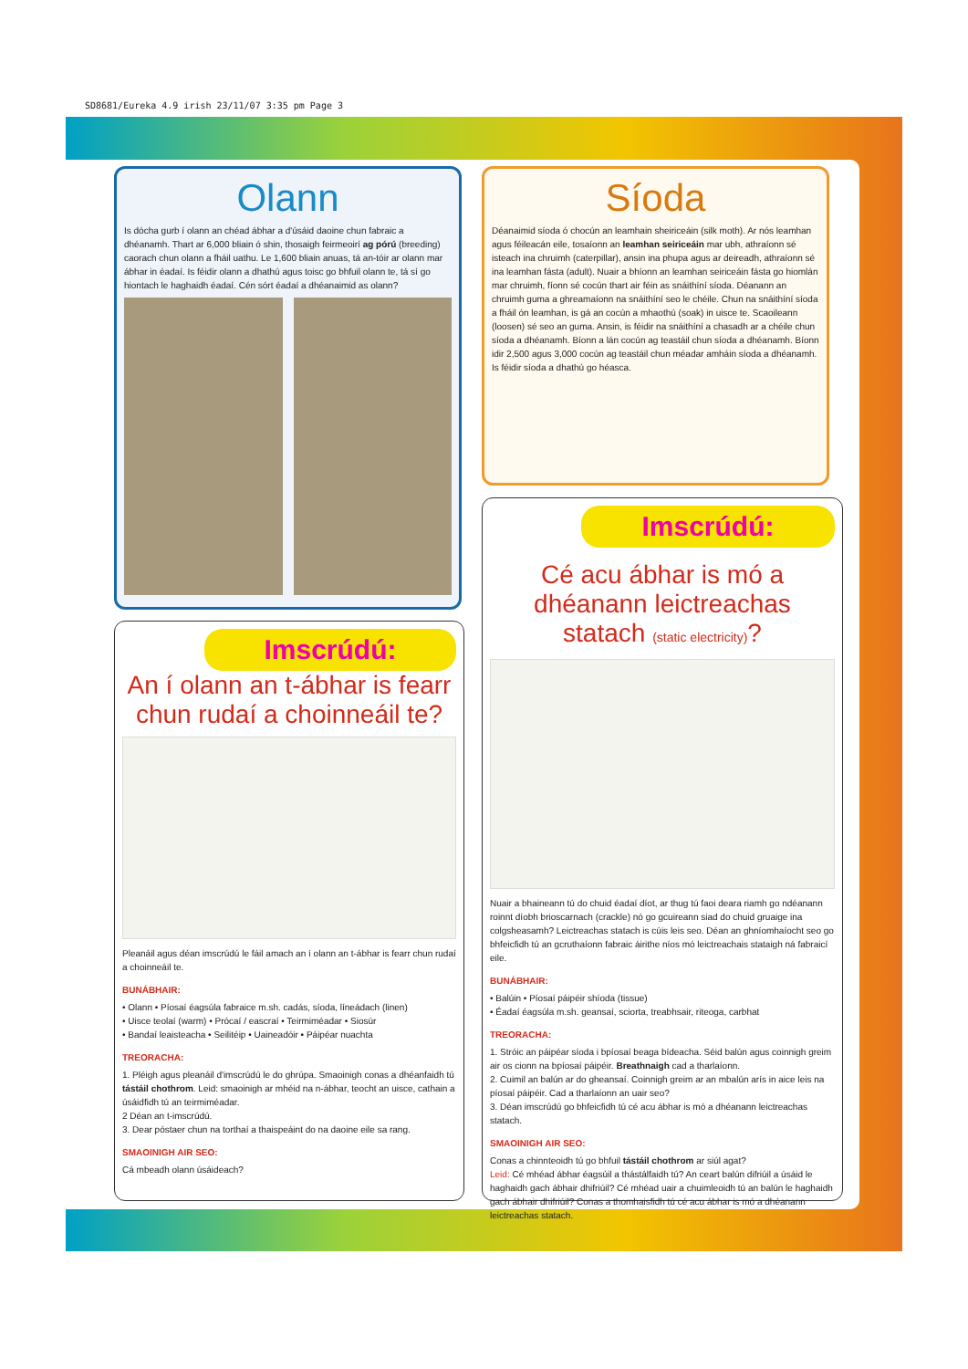SD8681/Eureka 4.9 irish 23/11/07 3:35 pm Page 3
Olann
Is dócha gurb í olann an chéad ábhar a d'úsáid daoine chun fabraic a dhéanamh. Thart ar 6,000 bliain ó shin, thosaigh feirmeoirí ag pórú (breeding) caorach chun olann a fháil uathu. Le 1,600 bliain anuas, tá an-tóir ar olann mar ábhar in éadaí. Is féidir olann a dhathú agus toisc go bhfuil olann te, tá sí go hiontach le haghaidh éadaí. Cén sórt éadaí a dhéanaimid as olann?
Síoda
Déanaimid síoda ó chocún an leamhain sheiriceáin (silk moth). Ar nós leamhan agus féileacán eile, tosaíonn an leamhan seiriceáin mar ubh, athraíonn sé isteach ina chruimh (caterpillar), ansin ina phupa agus ar deireadh, athraíonn sé ina leamhan fásta (adult). Nuair a bhíonn an leamhan seiriceáin fásta go hiomlán mar chruimh, fíonn sé cocún thart air féin as snáithíní síoda. Déanann an chruimh guma a ghreamaíonn na snáithíní seo le chéile. Chun na snáithíní síoda a fháil ón leamhan, is gá an cocún a mhaothú (soak) in uisce te. Scaoileann (loosen) sé seo an guma. Ansin, is féidir na snáithíní a chasadh ar a chéile chun síoda a dhéanamh. Bíonn a lán cocún ag teastáil chun síoda a dhéanamh. Bíonn idir 2,500 agus 3,000 cocún ag teastáil chun méadar amháin síoda a dhéanamh. Is féidir síoda a dhathú go héasca.
Imscrúdú:
An í olann an t-ábhar is fearr chun rudaí a choinneáil te?
Pleanáil agus déan imscrúdú le fáil amach an í olann an t-ábhar is fearr chun rudaí a choinneáil te.
BUNÁBHAIR:
• Olann • Píosaí éagsúla fabraice m.sh. cadás, síoda, líneádach (linen)
• Uisce teolaí (warm) • Prócaí / eascraí • Teirmiméadar • Siosúr
• Bandaí leaisteacha • Seilitéip • Uaineadóir • Páipéar nuachta
TREORACHA:
1. Pléigh agus pleanáil d'imscrúdú le do ghrúpa. Smaoinigh conas a dhéanfaidh tú tástáil chothrom. Leid: smaoinigh ar mhéid na n-ábhar, teocht an uisce, cathain a úsáidfidh tú an teirmiméadar.
2 Déan an t-imscrúdú.
3. Dear póstaer chun na torthaí a thaispeáint do na daoine eile sa rang.
SMAOINIGH AIR SEO:
Cá mbeadh olann úsáideach?
Imscrúdú:
Cé acu ábhar is mó a dhéanann leictreachas statach (static electricity)?
Nuair a bhaineann tú do chuid éadaí díot, ar thug tú faoi deara riamh go ndéanann roinnt díobh brioscarnach (crackle) nó go gcuireann siad do chuid gruaige ina colgsheasamh? Leictreachas statach is cúis leis seo. Déan an ghníomhaíocht seo go bhfeicfidh tú an gcruthaíonn fabraic áirithe níos mó leictreachais stataigh ná fabraicí eile.
BUNÁBHAIR:
• Balúin • Píosaí páipéir shíoda (tissue)
• Éadaí éagsúla m.sh. geansaí, sciorta, treabhsair, riteoga, carbhat
TREORACHA:
1. Stróic an páipéar síoda i bpíosaí beaga bídeacha. Séid balún agus coinnigh greim air os cionn na bpíosaí páipéir. Breathnaigh cad a tharlaíonn.
2. Cuimil an balún ar do gheansaí. Coinnigh greim ar an mbalún arís in aice leis na píosaí páipéir. Cad a tharlaíonn an uair seo?
3. Déan imscrúdú go bhfeicfidh tú cé acu ábhar is mó a dhéanann leictreachas statach.
SMAOINIGH AIR SEO:
Conas a chinnteoidh tú go bhfuil tástáil chothrom ar siúl agat?
Leid: Cé mhéad ábhar éagsúil a thástálfaidh tú? An ceart balún difriúil a úsáid le haghaidh gach ábhair dhifriúil? Cé mhéad uair a chuimleoidh tú an balún le haghaidh gach ábhair dhifriúil? Conas a thomhaisfidh tú cé acu ábhar is mó a dhéanann leictreachas statach.